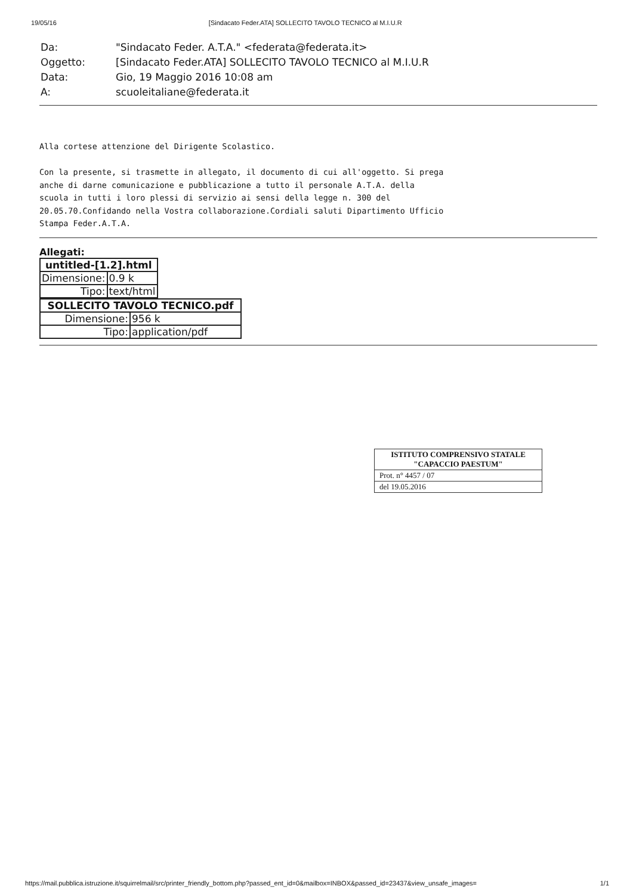19/05/16 [Sindacato Feder.ATA] SOLLECITO TAVOLO TECNICO al M.I.U.R
| Da: | "Sindacato Feder. A.T.A." <federata@federata.it> |
| Oggetto: | [Sindacato Feder.ATA] SOLLECITO TAVOLO TECNICO al M.I.U.R |
| Data: | Gio, 19 Maggio 2016 10:08 am |
| A: | scuoleitaliane@federata.it |
Alla cortese attenzione del Dirigente Scolastico. Con la presente, si trasmette in allegato, il documento di cui all'oggetto. Si prega anche di darne comunicazione e pubblicazione a tutto il personale A.T.A. della scuola in tutti i loro plessi di servizio ai sensi della legge n. 300 del 20.05.70.Confidando nella Vostra collaborazione.Cordiali saluti Dipartimento Ufficio Stampa Feder.A.T.A.
Allegati:
| untitled-[1.2].html | |
| --- | --- |
| Dimensione: | 0.9 k |
| Tipo: | text/html |
| SOLLECITO TAVOLO TECNICO.pdf | |
| --- | --- |
| Dimensione: | 956 k |
| Tipo: | application/pdf |
ISTITUTO COMPRENSIVO STATALE
"CAPACCIO PAESTUM"
Prot. n° 4457 / 07
del 19.05.2016
https://mail.pubblica.istruzione.it/squirrelmail/src/printer_friendly_bottom.php?passed_ent_id=0&mailbox=INBOX&passed_id=23437&view_unsafe_images= 1/1